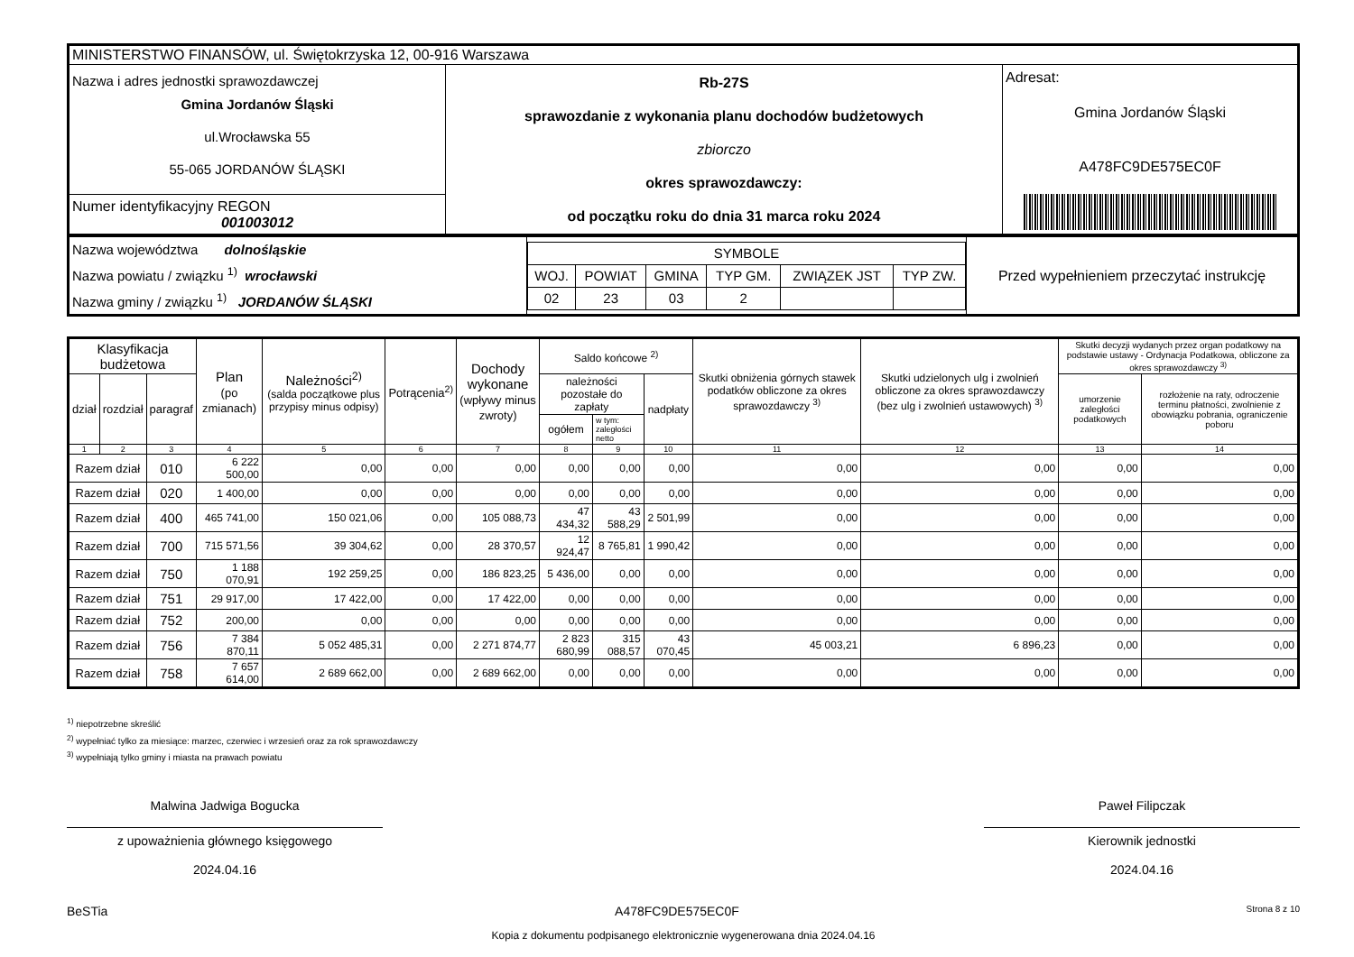| MINISTERSTWO FINANSÓW, ul. Świętokrzyska 12, 00-916 Warszawa | | |
| Nazwa i adres jednostki sprawozdawczej Gmina Jordanów Śląski ul.Wrocławska 55 55-065 JORDANÓW ŚLĄSKI | Rb-27S sprawozdanie z wykonania planu dochodów budżetowych zbiorczo okres sprawozdawczy: od początku roku do dnia 31 marca roku 2024 | Adresat: Gmina Jordanów Śląski A478FC9DE575EC0F |
| Numer identyfikacyjny REGON 001003012 | | |
| Nazwa województwa dolnośląskie Nazwa powiatu / związku <sup>1)</sup> wrocławski Nazwa gminy / związku <sup>1)</sup> JORDANÓW ŚLĄSKI | / SYMBOLE / / / / / / / WOJ. / POWIAT / GMINA / TYP GM. / ZWIĄZEK JST / TYP ZW. / / 02 / 23 / 03 / 2 / / / | Przed wypełnieniem przeczytać instrukcję |
| Klasyfikacja budżetowa | | | Plan (po zmianach) | Należności<sup>2)</sup> (salda początkowe plus przypisy minus odpisy) | Potrącenia<sup>2)</sup> | Dochody wykonane (wpływy minus zwroty) | Saldo końcowe <sup>2)</sup> | | | Skutki obniżenia górnych stawek podatków obliczone za okres sprawozdawczy <sup>3)</sup> | Skutki udzielonych ulg i zwolnień obliczone za okres sprawozdawczy (bez ulg i zwolnień ustawowych) <sup>3)</sup> | Skutki decyzji wydanych przez organ podatkowy na podstawie ustawy - Ordynacja Podatkowa, obliczone za okres sprawozdawczy <sup>3)</sup> | |
| --- | --- | --- | --- | --- | --- | --- | --- | --- | --- | --- | --- | --- | --- |
| dział | rozdział | paragraf | | | | | należności pozostałe do zapłaty | | nadpłaty | | | umorzenie zaległości podatkowych | rozłożenie na raty, odroczenie terminu płatności, zwolnienie z obowiązku pobrania, ograniczenie poboru |
| | | | | | | | ogółem | w tym: zaległości netto | | | | | |
| 1 | 2 | 3 | 4 | 5 | 6 | 7 | 8 | 9 | 10 | 11 | 12 | 13 | 14 |
| Razem dział | | 010 | 6 222 500,00 | 0,00 | 0,00 | 0,00 | 0,00 | 0,00 | 0,00 | 0,00 | 0,00 | 0,00 | 0,00 |
| Razem dział | | 020 | 1 400,00 | 0,00 | 0,00 | 0,00 | 0,00 | 0,00 | 0,00 | 0,00 | 0,00 | 0,00 | 0,00 |
| Razem dział | | 400 | 465 741,00 | 150 021,06 | 0,00 | 105 088,73 | 47 434,32 | 43 588,29 | 2 501,99 | 0,00 | 0,00 | 0,00 | 0,00 |
| Razem dział | | 700 | 715 571,56 | 39 304,62 | 0,00 | 28 370,57 | 12 924,47 | 8 765,81 | 1 990,42 | 0,00 | 0,00 | 0,00 | 0,00 |
| Razem dział | | 750 | 1 188 070,91 | 192 259,25 | 0,00 | 186 823,25 | 5 436,00 | 0,00 | 0,00 | 0,00 | 0,00 | 0,00 | 0,00 |
| Razem dział | | 751 | 29 917,00 | 17 422,00 | 0,00 | 17 422,00 | 0,00 | 0,00 | 0,00 | 0,00 | 0,00 | 0,00 | 0,00 |
| Razem dział | | 752 | 200,00 | 0,00 | 0,00 | 0,00 | 0,00 | 0,00 | 0,00 | 0,00 | 0,00 | 0,00 | 0,00 |
| Razem dział | | 756 | 7 384 870,11 | 5 052 485,31 | 0,00 | 2 271 874,77 | 2 823 680,99 | 315 088,57 | 43 070,45 | 45 003,21 | 6 896,23 | 0,00 | 0,00 |
| Razem dział | | 758 | 7 657 614,00 | 2 689 662,00 | 0,00 | 2 689 662,00 | 0,00 | 0,00 | 0,00 | 0,00 | 0,00 | 0,00 | 0,00 |
<sup>1)</sup> niepotrzebne skreślić
<sup>2)</sup> wypełniać tylko za miesiące: marzec, czerwiec i wrzesień oraz za rok sprawozdawczy
<sup>3)</sup> wypełniają tylko gminy i miasta na prawach powiatu
Malwina Jadwiga Bogucka
z upoważnienia głównego księgowego
2024.04.16
Paweł Filipczak
Kierownik jednostki
2024.04.16
BeSTia A478FC9DE575EC0F Strona 8 z 10
Kopia z dokumentu podpisanego elektronicznie wygenerowana dnia 2024.04.16